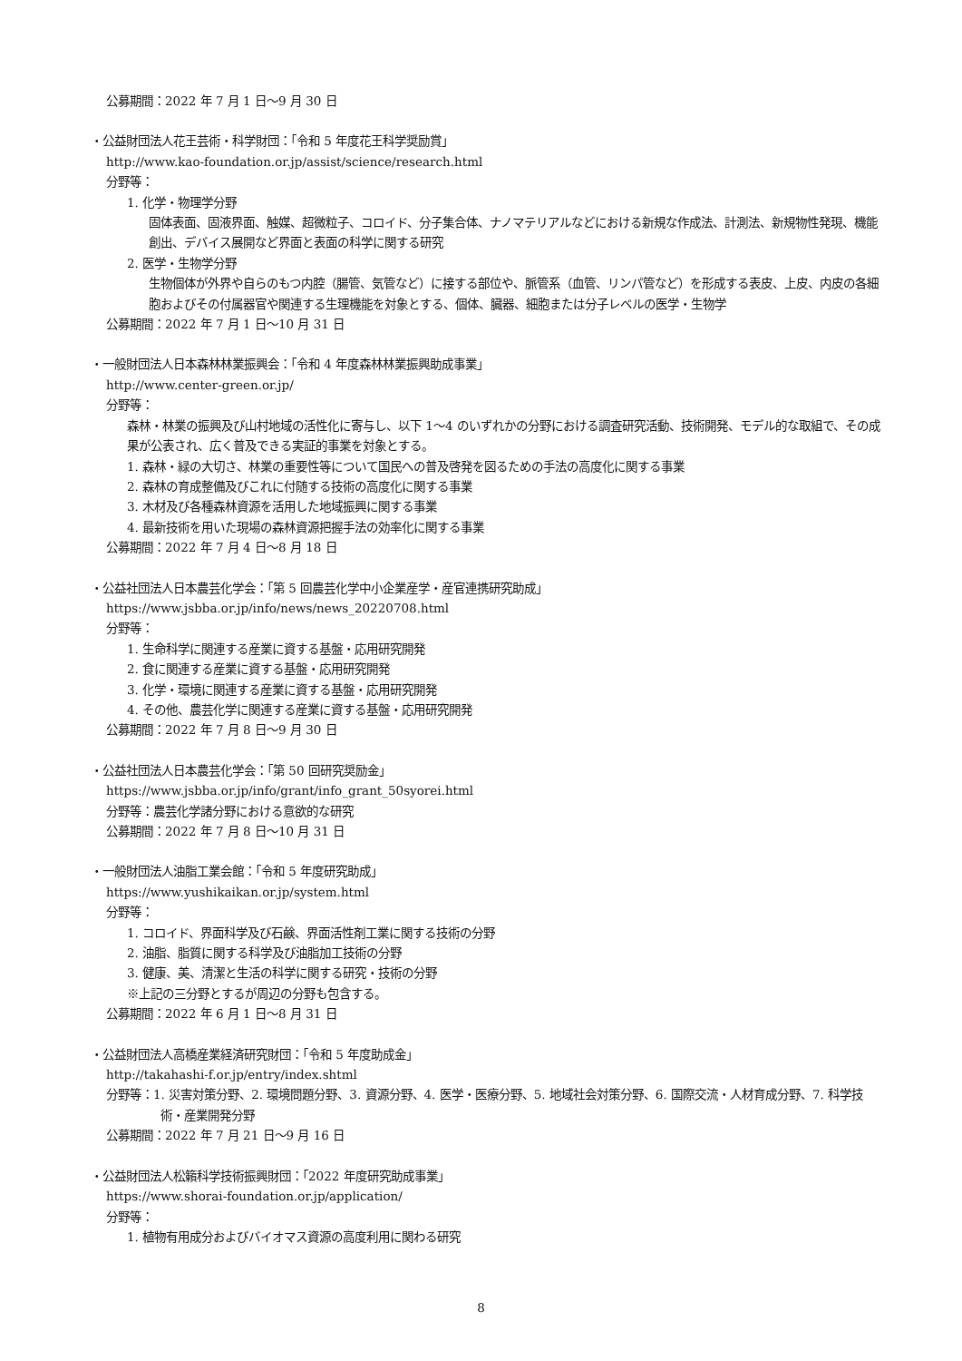公募期間：2022 年 7 月 1 日～9 月 30 日
・公益財団法人花王芸術・科学財団：「令和 5 年度花王科学奨励賞」
http://www.kao-foundation.or.jp/assist/science/research.html
分野等：
1. 化学・物理学分野
固体表面、固液界面、触媒、超微粒子、コロイド、分子集合体、ナノマテリアルなどにおける新規な作成法、計測法、新規物性発現、機能創出、デバイス展開など界面と表面の科学に関する研究
2. 医学・生物学分野
生物個体が外界や自らのもつ内腔（腸管、気管など）に接する部位や、脈管系（血管、リンパ管など）を形成する表皮、上皮、内皮の各細胞およびその付属器官や関連する生理機能を対象とする、個体、臓器、細胞または分子レベルの医学・生物学
公募期間：2022 年 7 月 1 日～10 月 31 日
・一般財団法人日本森林林業振興会：「令和 4 年度森林林業振興助成事業」
http://www.center-green.or.jp/
分野等：
森林・林業の振興及び山村地域の活性化に寄与し、以下 1～4 のいずれかの分野における調査研究活動、技術開発、モデル的な取組で、その成果が公表され、広く普及できる実証的事業を対象とする。
1. 森林・緑の大切さ、林業の重要性等について国民への普及啓発を図るための手法の高度化に関する事業
2. 森林の育成整備及びこれに付随する技術の高度化に関する事業
3. 木材及び各種森林資源を活用した地域振興に関する事業
4. 最新技術を用いた現場の森林資源把握手法の効率化に関する事業
公募期間：2022 年 7 月 4 日～8 月 18 日
・公益社団法人日本農芸化学会：「第 5 回農芸化学中小企業産学・産官連携研究助成」
https://www.jsbba.or.jp/info/news/news_20220708.html
分野等：
1. 生命科学に関連する産業に資する基盤・応用研究開発
2. 食に関連する産業に資する基盤・応用研究開発
3. 化学・環境に関連する産業に資する基盤・応用研究開発
4. その他、農芸化学に関連する産業に資する基盤・応用研究開発
公募期間：2022 年 7 月 8 日～9 月 30 日
・公益社団法人日本農芸化学会：「第 50 回研究奨励金」
https://www.jsbba.or.jp/info/grant/info_grant_50syorei.html
分野等：農芸化学諸分野における意欲的な研究
公募期間：2022 年 7 月 8 日～10 月 31 日
・一般財団法人油脂工業会館：「令和 5 年度研究助成」
https://www.yushikaikan.or.jp/system.html
分野等：
1. コロイド、界面科学及び石鹸、界面活性剤工業に関する技術の分野
2. 油脂、脂質に関する科学及び油脂加工技術の分野
3. 健康、美、清潔と生活の科学に関する研究・技術の分野
※上記の三分野とするが周辺の分野も包含する。
公募期間：2022 年 6 月 1 日～8 月 31 日
・公益財団法人高橋産業経済研究財団：「令和 5 年度助成金」
http://takahashi-f.or.jp/entry/index.shtml
分野等：1. 災害対策分野、2. 環境問題分野、3. 資源分野、4. 医学・医療分野、5. 地域社会対策分野、6. 国際交流・人材育成分野、7. 科学技術・産業開発分野
公募期間：2022 年 7 月 21 日～9 月 16 日
・公益財団法人松籟科学技術振興財団：「2022 年度研究助成事業」
https://www.shorai-foundation.or.jp/application/
分野等：
1. 植物有用成分およびバイオマス資源の高度利用に関わる研究
8